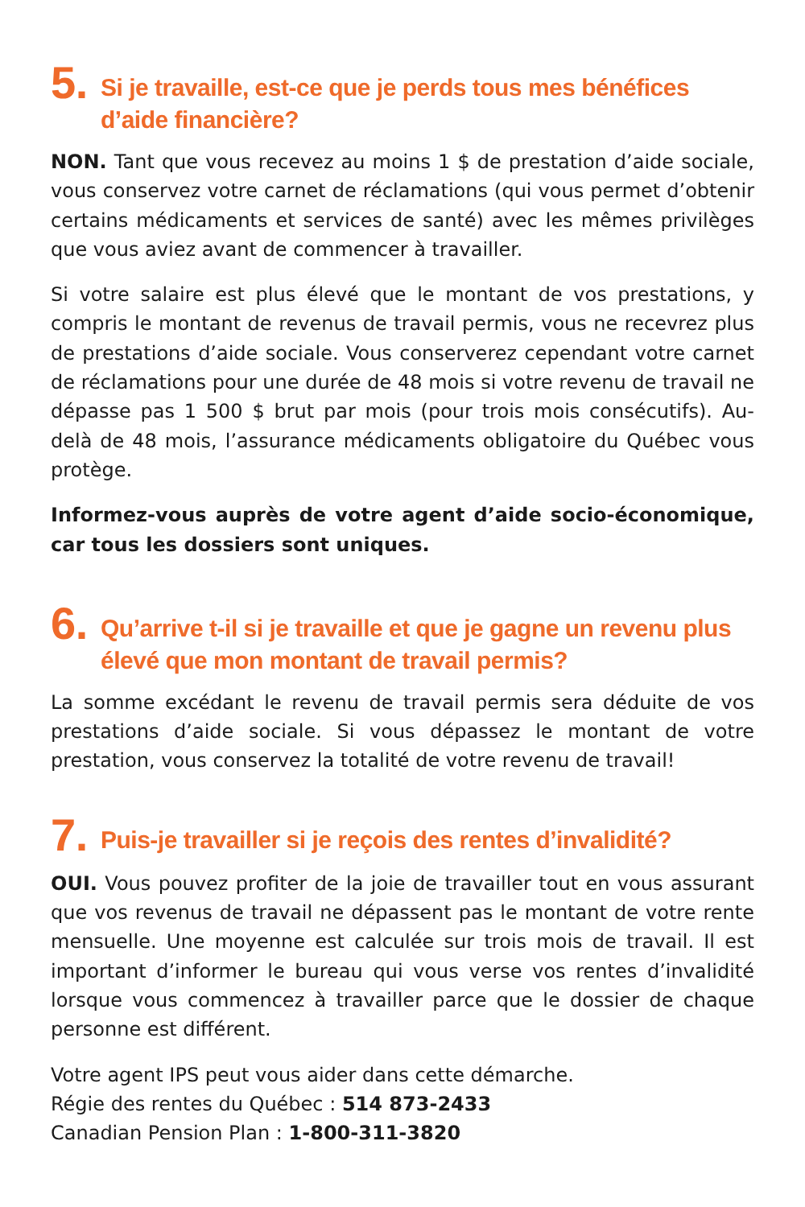5. Si je travaille, est-ce que je perds tous mes bénéfices d’aide financière?
NON. Tant que vous recevez au moins 1 $ de prestation d’aide sociale, vous conservez votre carnet de réclamations (qui vous permet d’obtenir certains médicaments et services de santé) avec les mêmes privilèges que vous aviez avant de commencer à travailler.
Si votre salaire est plus élevé que le montant de vos prestations, y compris le montant de revenus de travail permis, vous ne recevrez plus de prestations d’aide sociale. Vous conserverez cependant votre carnet de réclamations pour une durée de 48 mois si votre revenu de travail ne dépasse pas 1 500 $ brut par mois (pour trois mois consécutifs). Au-delà de 48 mois, l’assurance médicaments obligatoire du Québec vous protège.
Informez-vous auprès de votre agent d’aide socio-économique, car tous les dossiers sont uniques.
6. Qu’arrive t-il si je travaille et que je gagne un revenu plus élevé que mon montant de travail permis?
La somme excédant le revenu de travail permis sera déduite de vos prestations d’aide sociale. Si vous dépassez le montant de votre prestation, vous conservez la totalité de votre revenu de travail!
7. Puis-je travailler si je reçois des rentes d’invalidité?
OUI. Vous pouvez profiter de la joie de travailler tout en vous assurant que vos revenus de travail ne dépassent pas le montant de votre rente mensuelle. Une moyenne est calculée sur trois mois de travail. Il est important d’informer le bureau qui vous verse vos rentes d’invalidité lorsque vous commencez à travailler parce que le dossier de chaque personne est différent.
Votre agent IPS peut vous aider dans cette démarche.
Régie des rentes du Québec : 514 873-2433
Canadian Pension Plan : 1-800-311-3820